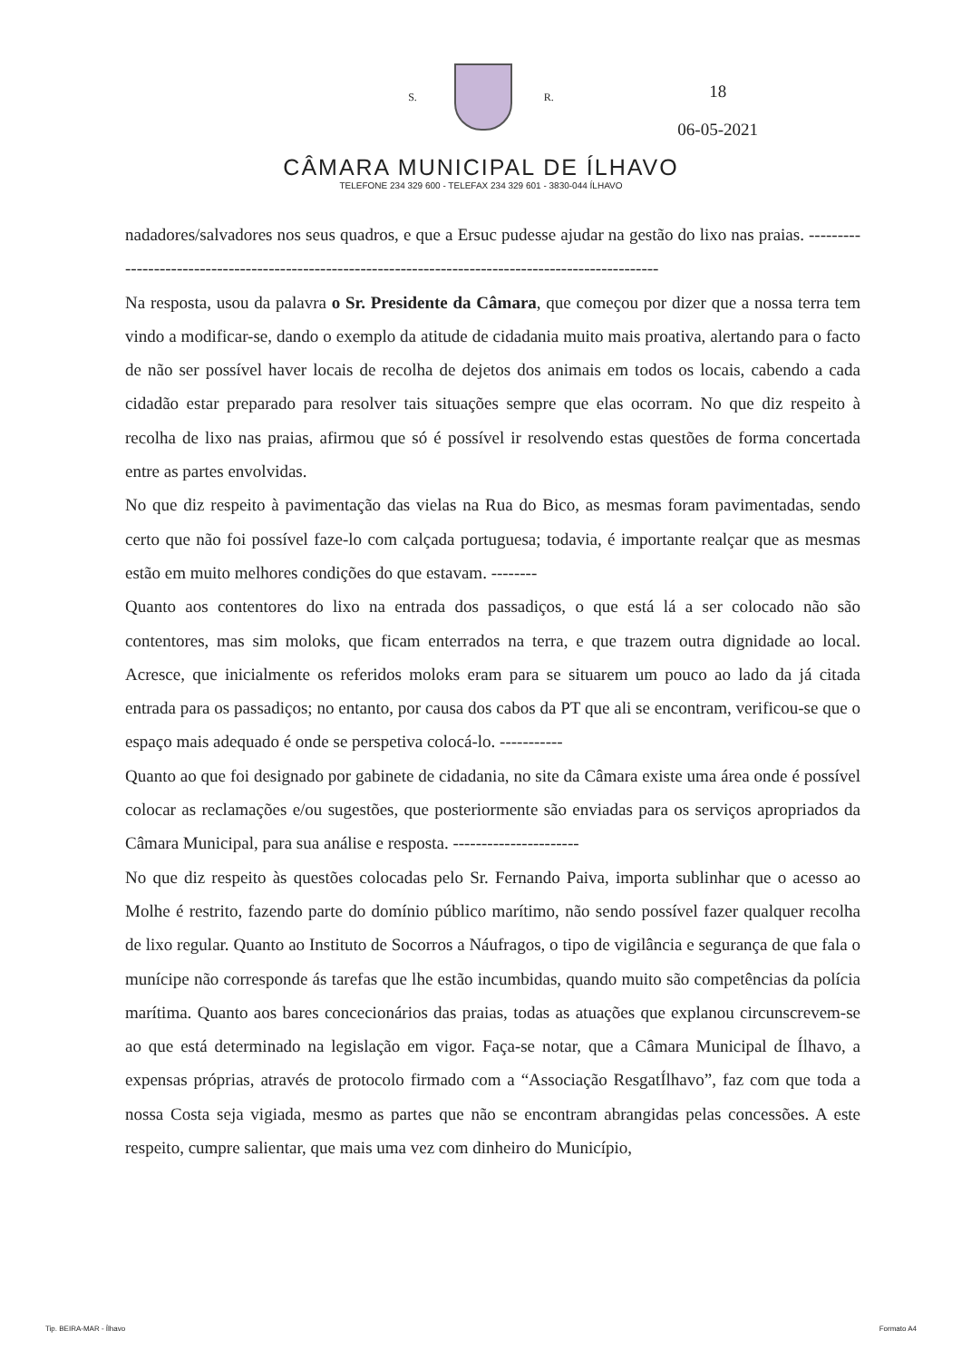S. R.
18
06-05-2021
CÂMARA MUNICIPAL DE ÍLHAVO
TELEFONE 234 329 600 - TELEFAX 234 329 601 - 3830-044 ÍLHAVO
nadadores/salvadores nos seus quadros, e que a Ersuc pudesse ajudar na gestão do lixo nas praias. ------------------------------------------------------------------------------------------------------
Na resposta, usou da palavra o Sr. Presidente da Câmara, que começou por dizer que a nossa terra tem vindo a modificar-se, dando o exemplo da atitude de cidadania muito mais proativa, alertando para o facto de não ser possível haver locais de recolha de dejetos dos animais em todos os locais, cabendo a cada cidadão estar preparado para resolver tais situações sempre que elas ocorram. No que diz respeito à recolha de lixo nas praias, afirmou que só é possível ir resolvendo estas questões de forma concertada entre as partes envolvidas.
No que diz respeito à pavimentação das vielas na Rua do Bico, as mesmas foram pavimentadas, sendo certo que não foi possível faze-lo com calçada portuguesa; todavia, é importante realçar que as mesmas estão em muito melhores condições do que estavam. --------
Quanto aos contentores do lixo na entrada dos passadiços, o que está lá a ser colocado não são contentores, mas sim moloks, que ficam enterrados na terra, e que trazem outra dignidade ao local. Acresce, que inicialmente os referidos moloks eram para se situarem um pouco ao lado da já citada entrada para os passadiços; no entanto, por causa dos cabos da PT que ali se encontram, verificou-se que o espaço mais adequado é onde se perspetiva colocá-lo. -----------
Quanto ao que foi designado por gabinete de cidadania, no site da Câmara existe uma área onde é possível colocar as reclamações e/ou sugestões, que posteriormente são enviadas para os serviços apropriados da Câmara Municipal, para sua análise e resposta. ----------------------
No que diz respeito às questões colocadas pelo Sr. Fernando Paiva, importa sublinhar que o acesso ao Molhe é restrito, fazendo parte do domínio público marítimo, não sendo possível fazer qualquer recolha de lixo regular. Quanto ao Instituto de Socorros a Náufragos, o tipo de vigilância e segurança de que fala o munícipe não corresponde ás tarefas que lhe estão incumbidas, quando muito são competências da polícia marítima. Quanto aos bares concecionários das praias, todas as atuações que explanou circunscrevem-se ao que está determinado na legislação em vigor. Faça-se notar, que a Câmara Municipal de Ílhavo, a expensas próprias, através de protocolo firmado com a “Associação ResgatÍlhavo”, faz com que toda a nossa Costa seja vigiada, mesmo as partes que não se encontram abrangidas pelas concessões. A este respeito, cumpre salientar, que mais uma vez com dinheiro do Município,
Tip. BEIRA-MAR - Ílhavo Formato A4